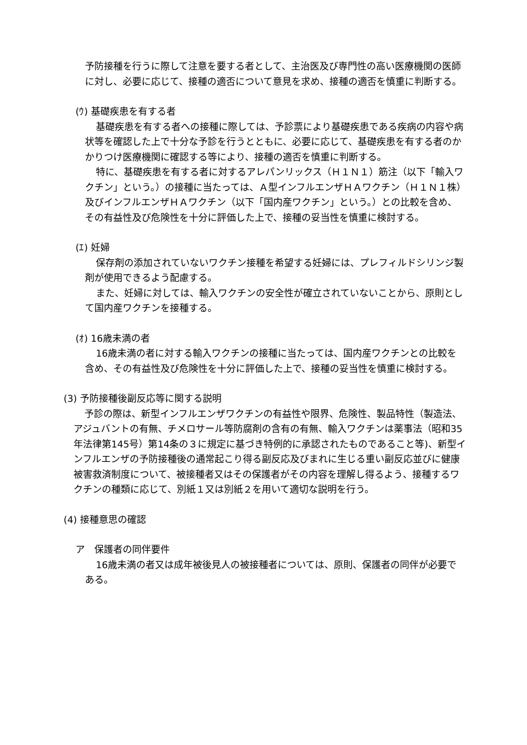予防接種を行うに際して注意を要する者として、主治医及び専門性の高い医療機関の医師に対し、必要に応じて、接種の適否について意見を求め、接種の適否を慎重に判断する。
(ｳ) 基礎疾患を有する者
基礎疾患を有する者への接種に際しては、予診票により基礎疾患である疾病の内容や病状等を確認した上で十分な予診を行うとともに、必要に応じて、基礎疾患を有する者のかかりつけ医療機関に確認する等により、接種の適否を慎重に判断する。
特に、基礎疾患を有する者に対するアレパンリックス（Ｈ１Ｎ１）筋注（以下「輸入ワクチン」という。）の接種に当たっては、Ａ型インフルエンザＨＡワクチン（Ｈ１Ｎ１株）及びインフルエンザＨＡワクチン（以下「国内産ワクチン」という。）との比較を含め、その有益性及び危険性を十分に評価した上で、接種の妥当性を慎重に検討する。
(ｴ) 妊婦
保存剤の添加されていないワクチン接種を希望する妊婦には、プレフィルドシリンジ製剤が使用できるよう配慮する。
また、妊婦に対しては、輸入ワクチンの安全性が確立されていないことから、原則として国内産ワクチンを接種する。
(ｵ) 16歳未満の者
16歳未満の者に対する輸入ワクチンの接種に当たっては、国内産ワクチンとの比較を含め、その有益性及び危険性を十分に評価した上で、接種の妥当性を慎重に検討する。
(3) 予防接種後副反応等に関する説明
予診の際は、新型インフルエンザワクチンの有益性や限界、危険性、製品特性（製造法、アジュバントの有無、チメロサール等防腐剤の含有の有無、輸入ワクチンは薬事法（昭和35年法律第145号）第14条の３に規定に基づき特例的に承認されたものであること等)、新型インフルエンザの予防接種後の通常起こり得る副反応及びまれに生じる重い副反応並びに健康被害救済制度について、被接種者又はその保護者がその内容を理解し得るよう、接種するワクチンの種類に応じて、別紙１又は別紙２を用いて適切な説明を行う。
(4) 接種意思の確認
ア　保護者の同伴要件
16歳未満の者又は成年被後見人の被接種者については、原則、保護者の同伴が必要である。